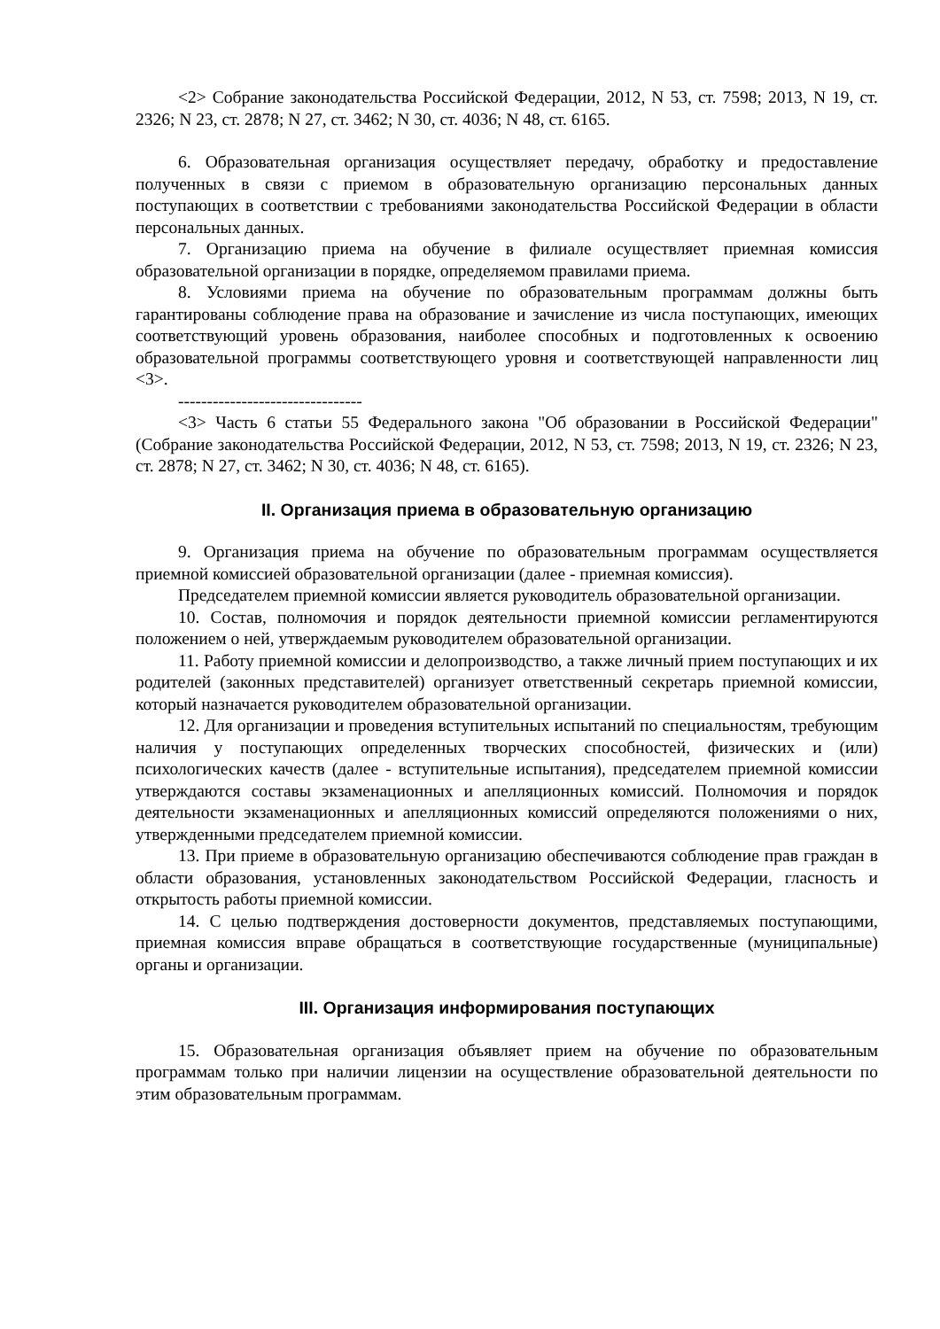<2> Собрание законодательства Российской Федерации, 2012, N 53, ст. 7598; 2013, N 19, ст. 2326; N 23, ст. 2878; N 27, ст. 3462; N 30, ст. 4036; N 48, ст. 6165.
6. Образовательная организация осуществляет передачу, обработку и предоставление полученных в связи с приемом в образовательную организацию персональных данных поступающих в соответствии с требованиями законодательства Российской Федерации в области персональных данных.
7. Организацию приема на обучение в филиале осуществляет приемная комиссия образовательной организации в порядке, определяемом правилами приема.
8. Условиями приема на обучение по образовательным программам должны быть гарантированы соблюдение права на образование и зачисление из числа поступающих, имеющих соответствующий уровень образования, наиболее способных и подготовленных к освоению образовательной программы соответствующего уровня и соответствующей направленности лиц <3>.
--------------------------------
<3> Часть 6 статьи 55 Федерального закона "Об образовании в Российской Федерации" (Собрание законодательства Российской Федерации, 2012, N 53, ст. 7598; 2013, N 19, ст. 2326; N 23, ст. 2878; N 27, ст. 3462; N 30, ст. 4036; N 48, ст. 6165).
II. Организация приема в образовательную организацию
9. Организация приема на обучение по образовательным программам осуществляется приемной комиссией образовательной организации (далее - приемная комиссия).
Председателем приемной комиссии является руководитель образовательной организации.
10. Состав, полномочия и порядок деятельности приемной комиссии регламентируются положением о ней, утверждаемым руководителем образовательной организации.
11. Работу приемной комиссии и делопроизводство, а также личный прием поступающих и их родителей (законных представителей) организует ответственный секретарь приемной комиссии, который назначается руководителем образовательной организации.
12. Для организации и проведения вступительных испытаний по специальностям, требующим наличия у поступающих определенных творческих способностей, физических и (или) психологических качеств (далее - вступительные испытания), председателем приемной комиссии утверждаются составы экзаменационных и апелляционных комиссий. Полномочия и порядок деятельности экзаменационных и апелляционных комиссий определяются положениями о них, утвержденными председателем приемной комиссии.
13. При приеме в образовательную организацию обеспечиваются соблюдение прав граждан в области образования, установленных законодательством Российской Федерации, гласность и открытость работы приемной комиссии.
14. С целью подтверждения достоверности документов, представляемых поступающими, приемная комиссия вправе обращаться в соответствующие государственные (муниципальные) органы и организации.
III. Организация информирования поступающих
15. Образовательная организация объявляет прием на обучение по образовательным программам только при наличии лицензии на осуществление образовательной деятельности по этим образовательным программам.